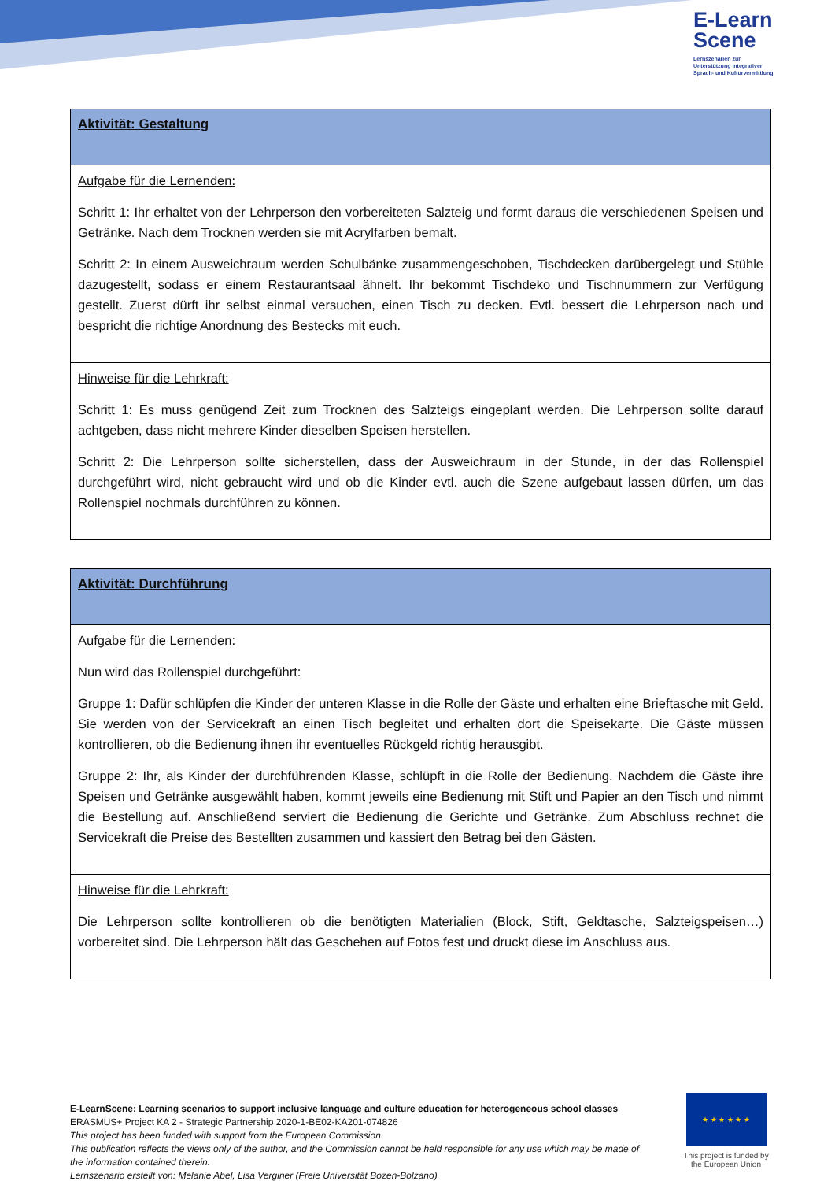E-Learn
Scene
Lernszenarien zur
Unterstützung integrativer
Sprach- und Kulturvermittlung
| Aktivität: Gestaltung |
| --- |
| Aufgabe für die Lernenden: Schritt 1: Ihr erhaltet von der Lehrperson den vorbereiteten Salzteig und formt daraus die verschiedenen Speisen und Getränke. Nach dem Trocknen werden sie mit Acrylfarben bemalt. Schritt 2: In einem Ausweichraum werden Schulbänke zusammengeschoben, Tischdecken darübergelegt und Stühle dazugestellt, sodass er einem Restaurantsaal ähnelt. Ihr bekommt Tischdeko und Tischnummern zur Verfügung gestellt. Zuerst dürft ihr selbst einmal versuchen, einen Tisch zu decken. Evtl. bessert die Lehrperson nach und bespricht die richtige Anordnung des Bestecks mit euch. |
| Hinweise für die Lehrkraft: Schritt 1: Es muss genügend Zeit zum Trocknen des Salzteigs eingeplant werden. Die Lehrperson sollte darauf achtgeben, dass nicht mehrere Kinder dieselben Speisen herstellen. Schritt 2: Die Lehrperson sollte sicherstellen, dass der Ausweichraum in der Stunde, in der das Rollenspiel durchgeführt wird, nicht gebraucht wird und ob die Kinder evtl. auch die Szene aufgebaut lassen dürfen, um das Rollenspiel nochmals durchführen zu können. |
| Aktivität: Durchführung |
| --- |
| Aufgabe für die Lernenden: Nun wird das Rollenspiel durchgeführt: Gruppe 1: Dafür schlüpfen die Kinder der unteren Klasse in die Rolle der Gäste und erhalten eine Brieftasche mit Geld. Sie werden von der Servicekraft an einen Tisch begleitet und erhalten dort die Speisekarte. Die Gäste müssen kontrollieren, ob die Bedienung ihnen ihr eventuelles Rückgeld richtig herausgibt. Gruppe 2: Ihr, als Kinder der durchführenden Klasse, schlüpft in die Rolle der Bedienung. Nachdem die Gäste ihre Speisen und Getränke ausgewählt haben, kommt jeweils eine Bedienung mit Stift und Papier an den Tisch und nimmt die Bestellung auf. Anschließend serviert die Bedienung die Gerichte und Getränke. Zum Abschluss rechnet die Servicekraft die Preise des Bestellten zusammen und kassiert den Betrag bei den Gästen. |
| Hinweise für die Lehrkraft: Die Lehrperson sollte kontrollieren ob die benötigten Materialien (Block, Stift, Geldtasche, Salzteigspeisen…) vorbereitet sind. Die Lehrperson hält das Geschehen auf Fotos fest und druckt diese im Anschluss aus. |
E-LearnScene: Learning scenarios to support inclusive language and culture education for heterogeneous school classes
ERASMUS+ Project KA 2 - Strategic Partnership 2020-1-BE02-KA201-074826
This project has been funded with support from the European Commission.
This publication reflects the views only of the author, and the Commission cannot be held responsible for any use which may be made of the information contained therein.
Lernszenario erstellt von: Melanie Abel, Lisa Verginer (Freie Universität Bozen-Bolzano)
★ ★ ★ ★ ★ ★
This project is funded by the European Union